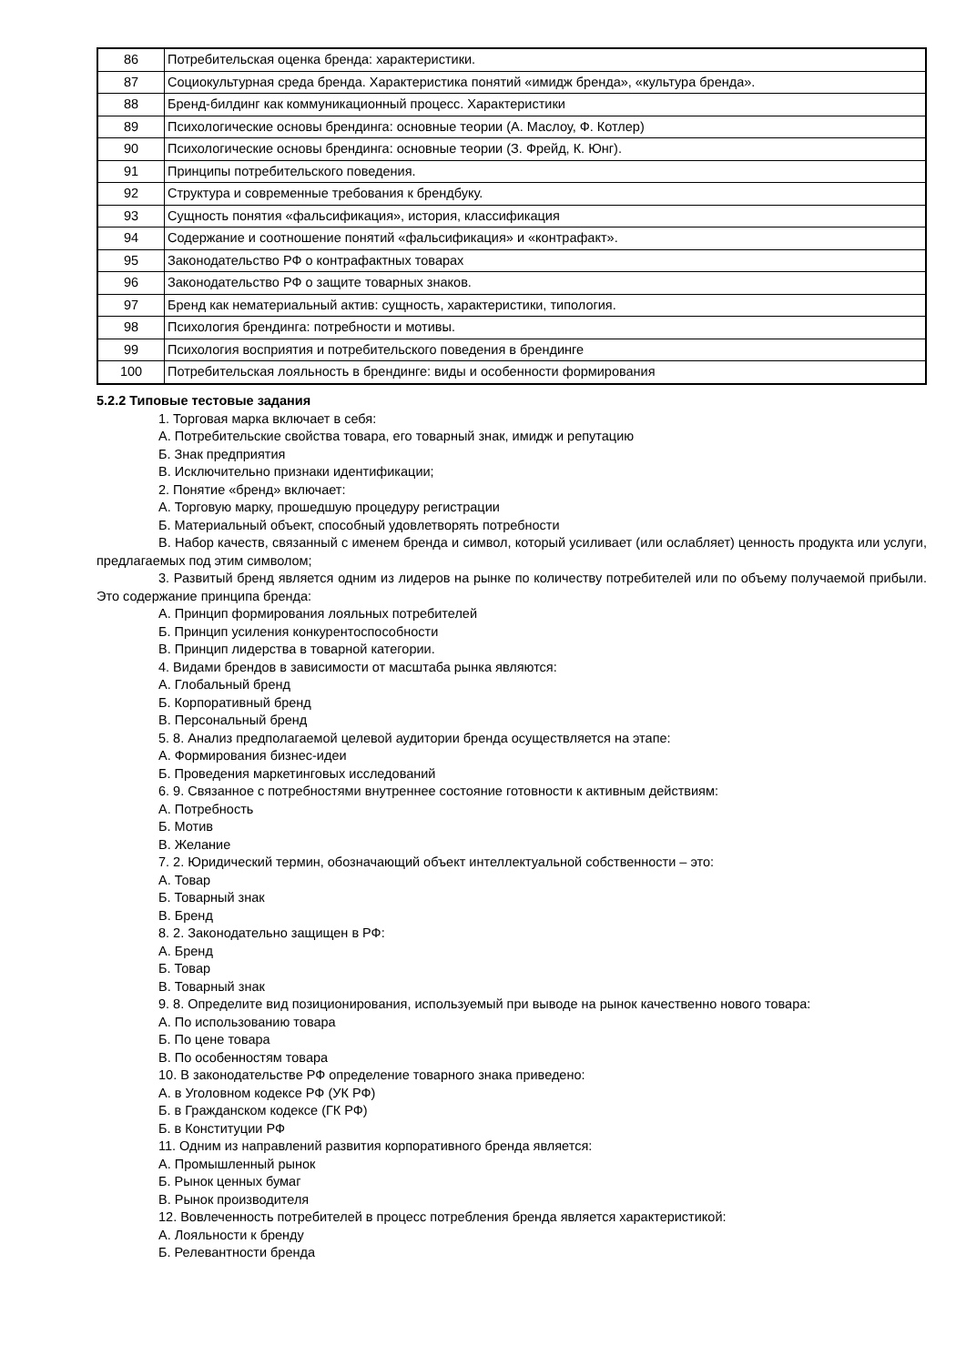| 86 | Потребительская оценка бренда: характеристики. |
| 87 | Социокультурная среда бренда. Характеристика понятий «имидж бренда», «культура бренда». |
| 88 | Бренд-билдинг как коммуникационный процесс. Характеристики |
| 89 | Психологические основы брендинга: основные теории (А. Маслоу, Ф. Котлер) |
| 90 | Психологические основы брендинга: основные теории (З. Фрейд, К. Юнг). |
| 91 | Принципы потребительского поведения. |
| 92 | Структура и современные требования к брендбуку. |
| 93 | Сущность понятия «фальсификация», история, классификация |
| 94 | Содержание и соотношение понятий «фальсификация» и «контрафакт». |
| 95 | Законодательство РФ о контрафактных товарах |
| 96 | Законодательство РФ о защите товарных знаков. |
| 97 | Бренд как нематериальный актив: сущность, характеристики, типология. |
| 98 | Психология брендинга: потребности и мотивы. |
| 99 | Психология восприятия и потребительского поведения в брендинге |
| 100 | Потребительская лояльность в брендинге: виды и особенности формирования |
5.2.2 Типовые тестовые задания
1. Торговая марка включает в себя:
А. Потребительские свойства товара, его товарный знак, имидж и репутацию
Б. Знак предприятия
В. Исключительно признаки идентификации;
2. Понятие «бренд» включает:
А. Торговую марку, прошедшую процедуру регистрации
Б. Материальный объект, способный удовлетворять потребности
В. Набор качеств, связанный с именем бренда и символ, который усиливает (или ослабляет) ценность продукта или услуги, предлагаемых под этим символом;
3. Развитый бренд является одним из лидеров на рынке по количеству потребителей или по объему получаемой прибыли. Это содержание принципа бренда:
А. Принцип формирования лояльных потребителей
Б. Принцип усиления конкурентоспособности
В. Принцип лидерства в товарной категории.
4. Видами брендов в зависимости от масштаба рынка являются:
А. Глобальный бренд
Б. Корпоративный бренд
В. Персональный бренд
5. 8. Анализ предполагаемой целевой аудитории бренда осуществляется на этапе:
А. Формирования бизнес-идеи
Б. Проведения маркетинговых исследований
6. 9. Связанное с потребностями внутреннее состояние готовности к активным действиям:
А. Потребность
Б. Мотив
В. Желание
7. 2. Юридический термин, обозначающий объект интеллектуальной собственности – это:
А. Товар
Б. Товарный знак
В. Бренд
8. 2. Законодательно защищен в РФ:
А. Бренд
Б. Товар
В. Товарный знак
9. 8. Определите вид позиционирования, используемый при выводе на рынок качественно нового товара:
А. По использованию товара
Б. По цене товара
В. По особенностям товара
10. В законодательстве РФ определение товарного знака приведено:
А. в Уголовном кодексе РФ (УК РФ)
Б. в Гражданском кодексе (ГК РФ)
Б. в Конституции РФ
11. Одним из направлений развития корпоративного бренда является:
А. Промышленный рынок
Б. Рынок ценных бумаг
В. Рынок производителя
12. Вовлеченность потребителей в процесс потребления бренда является характеристикой:
А. Лояльности к бренду
Б. Релевантности бренда